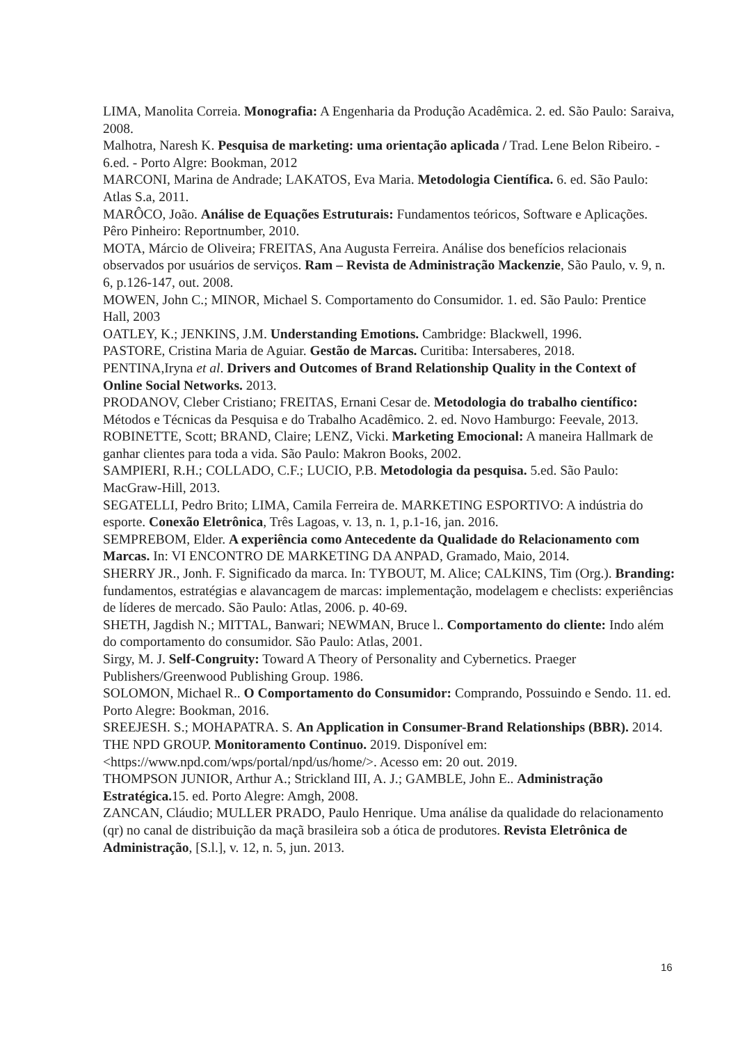LIMA, Manolita Correia. Monografia: A Engenharia da Produção Acadêmica. 2. ed. São Paulo: Saraiva, 2008.
Malhotra, Naresh K. Pesquisa de marketing: uma orientação aplicada / Trad. Lene Belon Ribeiro. - 6.ed. - Porto Algre: Bookman, 2012
MARCONI, Marina de Andrade; LAKATOS, Eva Maria. Metodologia Científica. 6. ed. São Paulo: Atlas S.a, 2011.
MARÔCO, João. Análise de Equações Estruturais: Fundamentos teóricos, Software e Aplicações. Pêro Pinheiro: Reportnumber, 2010.
MOTA, Márcio de Oliveira; FREITAS, Ana Augusta Ferreira. Análise dos benefícios relacionais observados por usuários de serviços. Ram – Revista de Administração Mackenzie, São Paulo, v. 9, n. 6, p.126-147, out. 2008.
MOWEN, John C.; MINOR, Michael S. Comportamento do Consumidor. 1. ed. São Paulo: Prentice Hall, 2003
OATLEY, K.; JENKINS, J.M. Understanding Emotions. Cambridge: Blackwell, 1996.
PASTORE, Cristina Maria de Aguiar. Gestão de Marcas. Curitiba: Intersaberes, 2018.
PENTINA,Iryna et al. Drivers and Outcomes of Brand Relationship Quality in the Context of Online Social Networks. 2013.
PRODANOV, Cleber Cristiano; FREITAS, Ernani Cesar de. Metodologia do trabalho científico: Métodos e Técnicas da Pesquisa e do Trabalho Acadêmico. 2. ed. Novo Hamburgo: Feevale, 2013.
ROBINETTE, Scott; BRAND, Claire; LENZ, Vicki. Marketing Emocional: A maneira Hallmark de ganhar clientes para toda a vida. São Paulo: Makron Books, 2002.
SAMPIERI, R.H.; COLLADO, C.F.; LUCIO, P.B. Metodologia da pesquisa. 5.ed. São Paulo: MacGraw-Hill, 2013.
SEGATELLI, Pedro Brito; LIMA, Camila Ferreira de. MARKETING ESPORTIVO: A indústria do esporte. Conexão Eletrônica, Três Lagoas, v. 13, n. 1, p.1-16, jan. 2016.
SEMPREBOM, Elder. A experiência como Antecedente da Qualidade do Relacionamento com Marcas. In: VI ENCONTRO DE MARKETING DA ANPAD, Gramado, Maio, 2014.
SHERRY JR., Jonh. F. Significado da marca. In: TYBOUT, M. Alice; CALKINS, Tim (Org.). Branding: fundamentos, estratégias e alavancagem de marcas: implementação, modelagem e checlists: experiências de líderes de mercado. São Paulo: Atlas, 2006. p. 40-69.
SHETH, Jagdish N.; MITTAL, Banwari; NEWMAN, Bruce l.. Comportamento do cliente: Indo além do comportamento do consumidor. São Paulo: Atlas, 2001.
Sirgy, M. J. Self-Congruity: Toward A Theory of Personality and Cybernetics. Praeger Publishers/Greenwood Publishing Group. 1986.
SOLOMON, Michael R.. O Comportamento do Consumidor: Comprando, Possuindo e Sendo. 11. ed. Porto Alegre: Bookman, 2016.
SREEJESH. S.; MOHAPATRA. S. An Application in Consumer-Brand Relationships (BBR). 2014.
THE NPD GROUP. Monitoramento Continuo. 2019. Disponível em: <https://www.npd.com/wps/portal/npd/us/home/>. Acesso em: 20 out. 2019.
THOMPSON JUNIOR, Arthur A.; Strickland III, A. J.; GAMBLE, John E.. Administração Estratégica. 15. ed. Porto Alegre: Amgh, 2008.
ZANCAN, Cláudio; MULLER PRADO, Paulo Henrique. Uma análise da qualidade do relacionamento (qr) no canal de distribuição da maçã brasileira sob a ótica de produtores. Revista Eletrônica de Administração, [S.l.], v. 12, n. 5, jun. 2013.
16